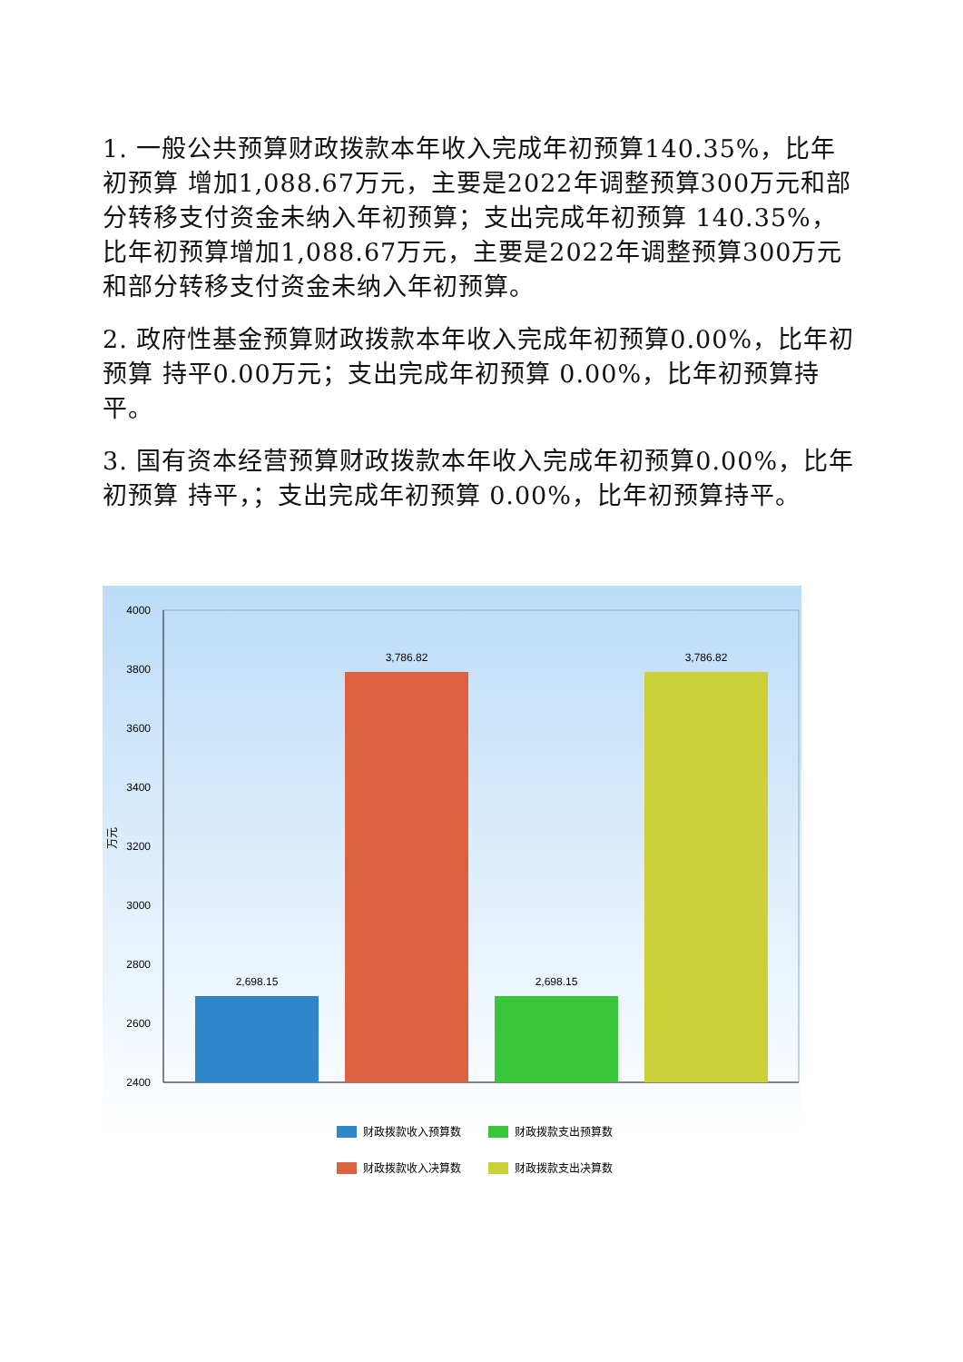1. 一般公共预算财政拨款本年收入完成年初预算140.35%，比年初预算 增加1,088.67万元，主要是2022年调整预算300万元和部分转移支付资金未纳入年初预算；支出完成年初预算 140.35%，比年初预算增加1,088.67万元，主要是2022年调整预算300万元和部分转移支付资金未纳入年初预算。
2. 政府性基金预算财政拨款本年收入完成年初预算0.00%，比年初预算 持平0.00万元；支出完成年初预算 0.00%，比年初预算持平。
3. 国有资本经营预算财政拨款本年收入完成年初预算0.00%，比年初预算 持平，；支出完成年初预算 0.00%，比年初预算持平。
4000
3800
3600
3400
3200
3000
2800
2600
2400
万元
2,698.15
3,786.82
2,698.15
3,786.82
财政拨款收入预算数
财政拨款支出预算数
财政拨款收入决算数
财政拨款支出决算数